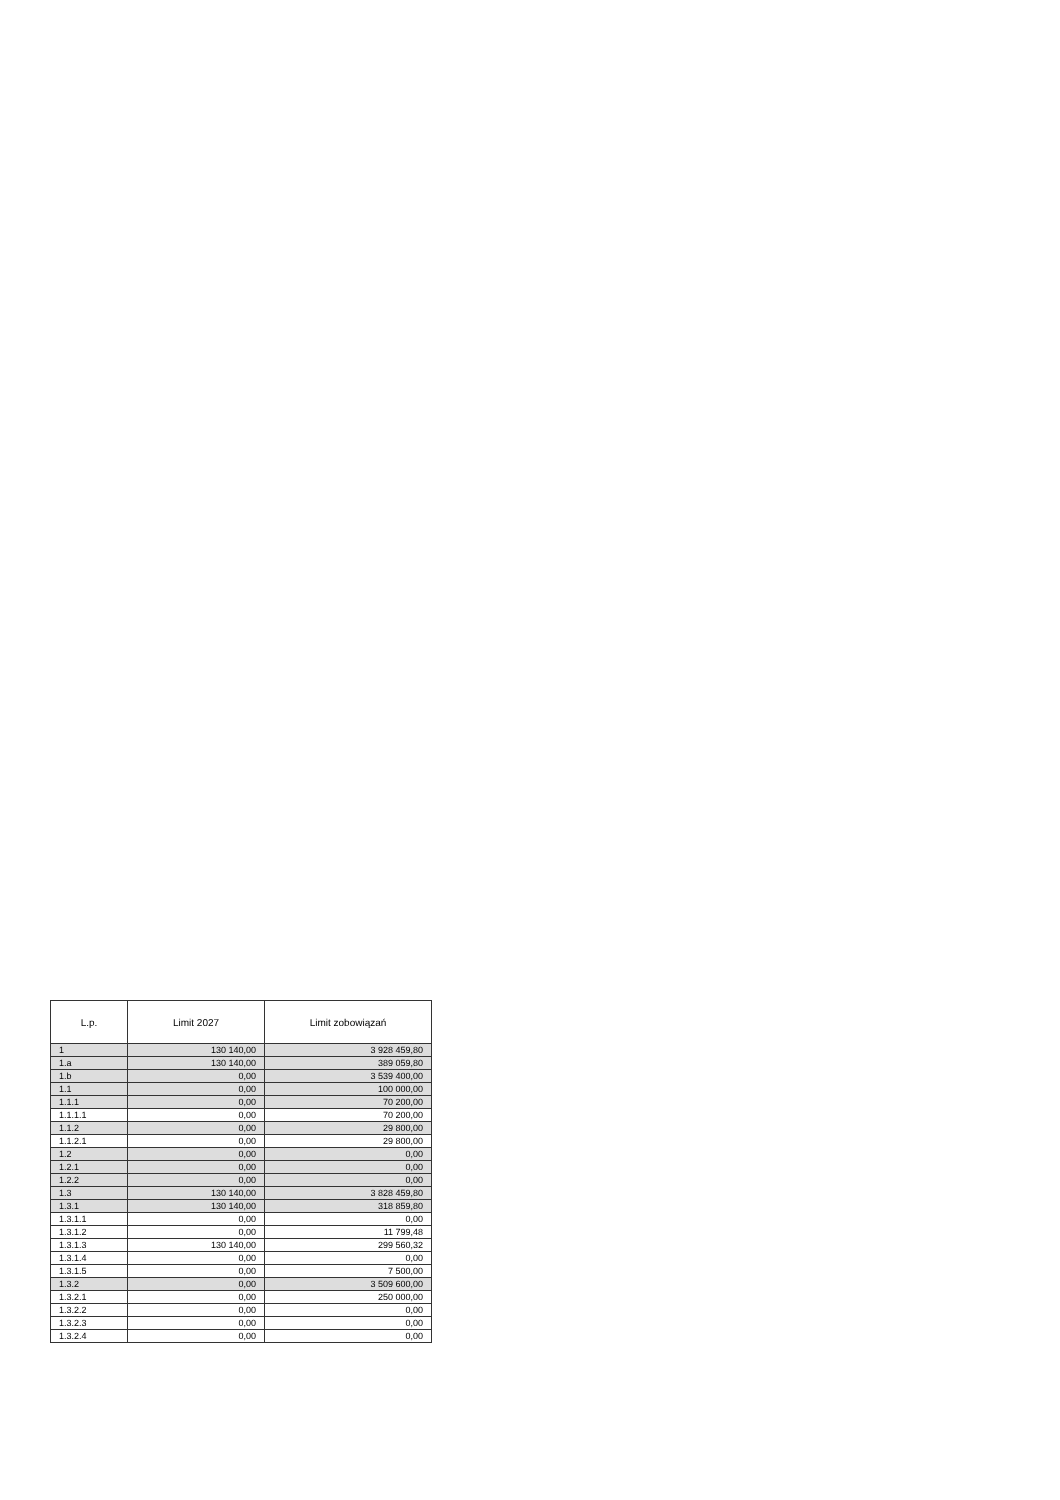| L.p. | Limit 2027 | Limit zobowiązań |
| --- | --- | --- |
| 1 | 130 140,00 | 3 928 459,80 |
| 1.a | 130 140,00 | 389 059,80 |
| 1.b | 0,00 | 3 539 400,00 |
| 1.1 | 0,00 | 100 000,00 |
| 1.1.1 | 0,00 | 70 200,00 |
| 1.1.1.1 | 0,00 | 70 200,00 |
| 1.1.2 | 0,00 | 29 800,00 |
| 1.1.2.1 | 0,00 | 29 800,00 |
| 1.2 | 0,00 | 0,00 |
| 1.2.1 | 0,00 | 0,00 |
| 1.2.2 | 0,00 | 0,00 |
| 1.3 | 130 140,00 | 3 828 459,80 |
| 1.3.1 | 130 140,00 | 318 859,80 |
| 1.3.1.1 | 0,00 | 0,00 |
| 1.3.1.2 | 0,00 | 11 799,48 |
| 1.3.1.3 | 130 140,00 | 299 560,32 |
| 1.3.1.4 | 0,00 | 0,00 |
| 1.3.1.5 | 0,00 | 7 500,00 |
| 1.3.2 | 0,00 | 3 509 600,00 |
| 1.3.2.1 | 0,00 | 250 000,00 |
| 1.3.2.2 | 0,00 | 0,00 |
| 1.3.2.3 | 0,00 | 0,00 |
| 1.3.2.4 | 0,00 | 0,00 |